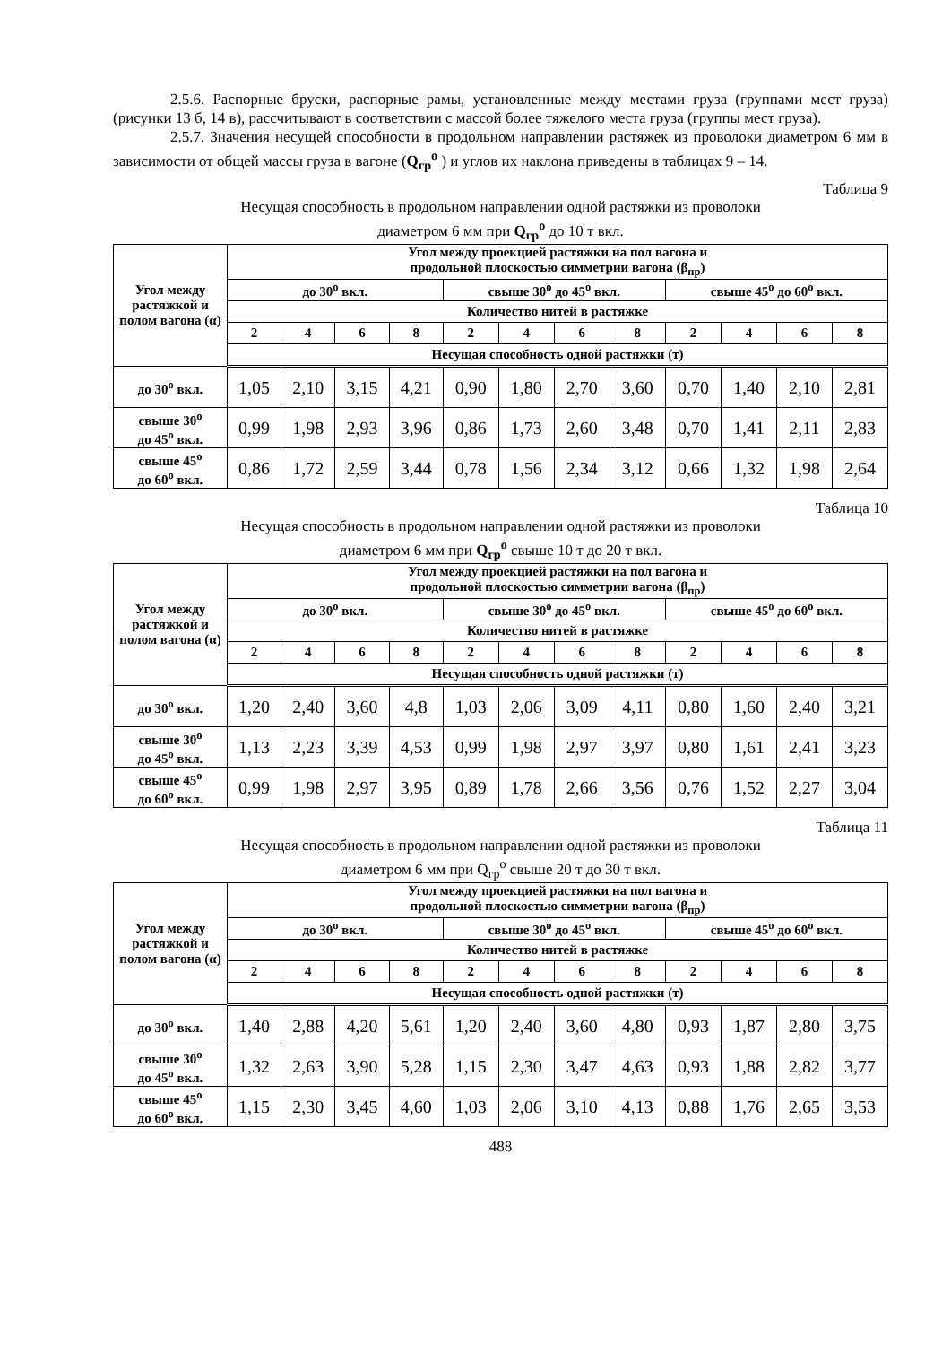2.5.6. Распорные бруски, распорные рамы, установленные между местами груза (группами мест груза) (рисунки 13 б, 14 в), рассчитывают в соответствии с массой более тяжелого места груза (группы мест груза).
2.5.7. Значения несущей способности в продольном направлении растяжек из проволоки диаметром 6 мм в зависимости от общей массы груза в вагоне (Q<sub>гр</sub><sup>о</sup> ) и углов их наклона приведены в таблицах 9 – 14.
Таблица 9
Несущая способность в продольном направлении одной растяжки из проволоки
диаметром 6 мм при Q<sub>гр</sub><sup>о</sup> до 10 т вкл.
| Угол между растяжкой и полом вагона (α) | Угол между проекцией растяжки на пол вагона и продольной плоскостью симметрии вагона (β<sub>пр</sub>) | | | | | | | | | | | |
| --- | --- | --- | --- | --- | --- | --- | --- | --- | --- | --- | --- | --- |
| | до 30<sup>о</sup> вкл. | | | | свыше 30<sup>о</sup> до 45<sup>о</sup> вкл. | | | | свыше 45<sup>о</sup> до 60<sup>о</sup> вкл. | | | |
| | Количество нитей в растяжке | | | | | | | | | | | |
| | 2 | 4 | 6 | 8 | 2 | 4 | 6 | 8 | 2 | 4 | 6 | 8 |
| | Несущая способность одной растяжки (т) | | | | | | | | | | | |
| до 30<sup>о</sup> вкл. | 1,05 | 2,10 | 3,15 | 4,21 | 0,90 | 1,80 | 2,70 | 3,60 | 0,70 | 1,40 | 2,10 | 2,81 |
| свыше 30<sup>о</sup> до 45<sup>о</sup> вкл. | 0,99 | 1,98 | 2,93 | 3,96 | 0,86 | 1,73 | 2,60 | 3,48 | 0,70 | 1,41 | 2,11 | 2,83 |
| свыше 45<sup>о</sup> до 60<sup>о</sup> вкл. | 0,86 | 1,72 | 2,59 | 3,44 | 0,78 | 1,56 | 2,34 | 3,12 | 0,66 | 1,32 | 1,98 | 2,64 |
Таблица 10
Несущая способность в продольном направлении одной растяжки из проволоки
диаметром 6 мм при Q<sub>гр</sub><sup>о</sup> свыше 10 т до 20 т вкл.
| Угол между растяжкой и полом вагона (α) | Угол между проекцией растяжки на пол вагона и продольной плоскостью симметрии вагона (β<sub>пр</sub>) | | | | | | | | | | | |
| --- | --- | --- | --- | --- | --- | --- | --- | --- | --- | --- | --- | --- |
| | до 30<sup>о</sup> вкл. | | | | свыше 30<sup>о</sup> до 45<sup>о</sup> вкл. | | | | свыше 45<sup>о</sup> до 60<sup>о</sup> вкл. | | | |
| | Количество нитей в растяжке | | | | | | | | | | | |
| | 2 | 4 | 6 | 8 | 2 | 4 | 6 | 8 | 2 | 4 | 6 | 8 |
| | Несущая способность одной растяжки (т) | | | | | | | | | | | |
| до 30<sup>о</sup> вкл. | 1,20 | 2,40 | 3,60 | 4,8 | 1,03 | 2,06 | 3,09 | 4,11 | 0,80 | 1,60 | 2,40 | 3,21 |
| свыше 30<sup>о</sup> до 45<sup>о</sup> вкл. | 1,13 | 2,23 | 3,39 | 4,53 | 0,99 | 1,98 | 2,97 | 3,97 | 0,80 | 1,61 | 2,41 | 3,23 |
| свыше 45<sup>о</sup> до 60<sup>о</sup> вкл. | 0,99 | 1,98 | 2,97 | 3,95 | 0,89 | 1,78 | 2,66 | 3,56 | 0,76 | 1,52 | 2,27 | 3,04 |
Таблица 11
Несущая способность в продольном направлении одной растяжки из проволоки
диаметром 6 мм при Q<sub>гр</sub><sup>о</sup> свыше 20 т до 30 т вкл.
| Угол между растяжкой и полом вагона (α) | Угол между проекцией растяжки на пол вагона и продольной плоскостью симметрии вагона (β<sub>пр</sub>) | | | | | | | | | | | |
| --- | --- | --- | --- | --- | --- | --- | --- | --- | --- | --- | --- | --- |
| | до 30<sup>о</sup> вкл. | | | | свыше 30<sup>о</sup> до 45<sup>о</sup> вкл. | | | | свыше 45<sup>о</sup> до 60<sup>о</sup> вкл. | | | |
| | Количество нитей в растяжке | | | | | | | | | | | |
| | 2 | 4 | 6 | 8 | 2 | 4 | 6 | 8 | 2 | 4 | 6 | 8 |
| | Несущая способность одной растяжки (т) | | | | | | | | | | | |
| до 30<sup>о</sup> вкл. | 1,40 | 2,88 | 4,20 | 5,61 | 1,20 | 2,40 | 3,60 | 4,80 | 0,93 | 1,87 | 2,80 | 3,75 |
| свыше 30<sup>о</sup> до 45<sup>о</sup> вкл. | 1,32 | 2,63 | 3,90 | 5,28 | 1,15 | 2,30 | 3,47 | 4,63 | 0,93 | 1,88 | 2,82 | 3,77 |
| свыше 45<sup>о</sup> до 60<sup>о</sup> вкл. | 1,15 | 2,30 | 3,45 | 4,60 | 1,03 | 2,06 | 3,10 | 4,13 | 0,88 | 1,76 | 2,65 | 3,53 |
488